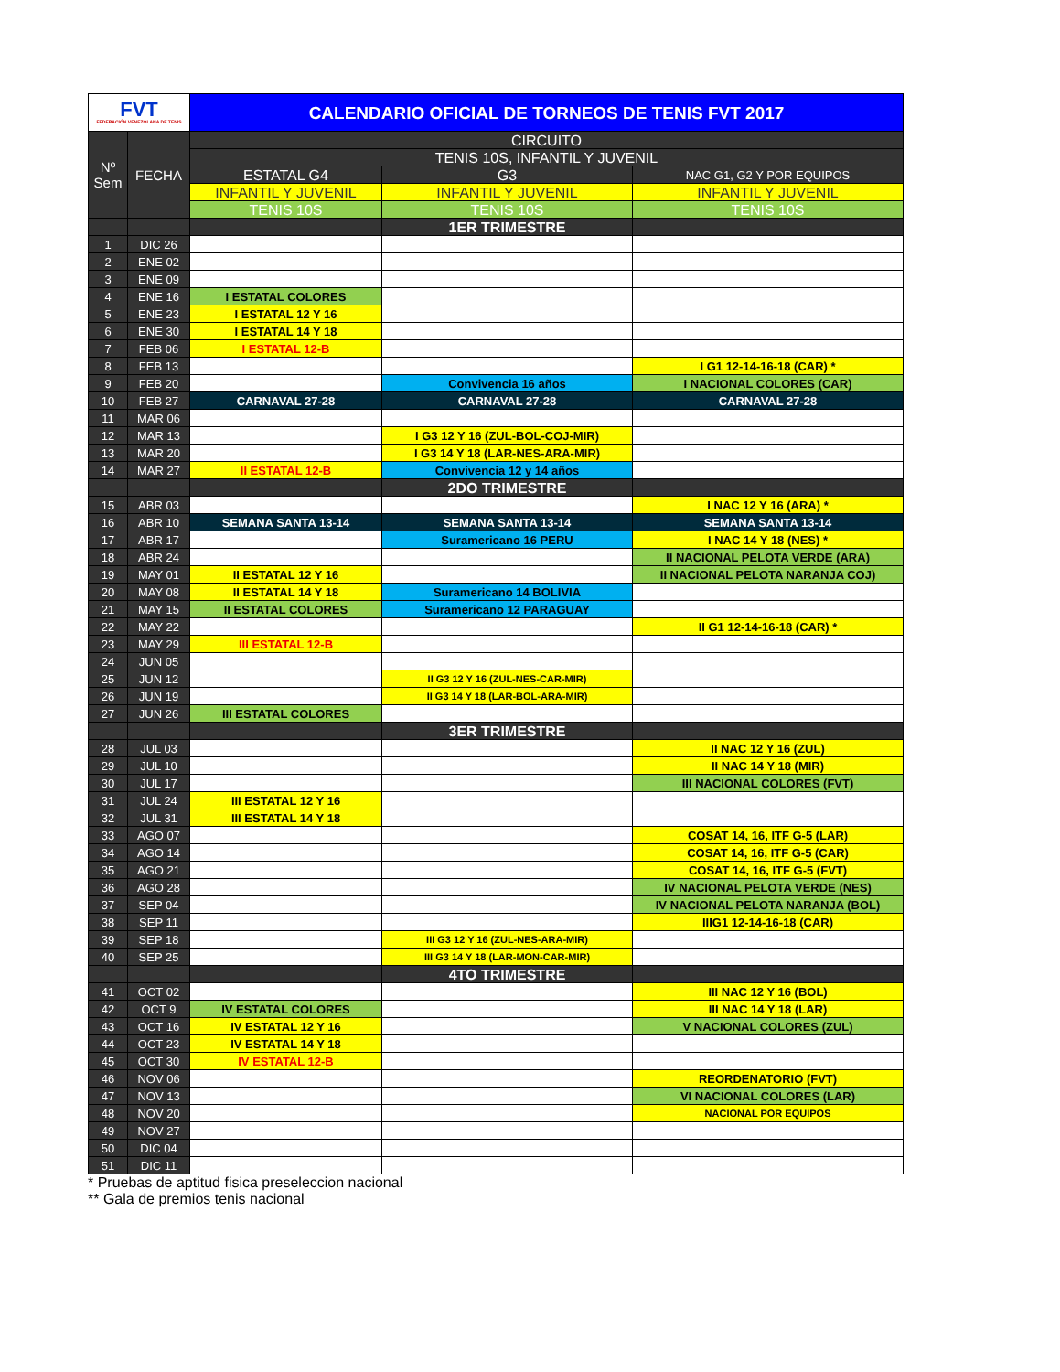| FVT FEDERACIÓN VENEZOLANA DE TENIS | | CALENDARIO OFICIAL DE TORNEOS DE TENIS FVT 2017 | | |
| Nº Sem | FECHA | CIRCUITO | | |
| | | TENIS 10S, INFANTIL Y JUVENIL | | |
| | | ESTATAL G4 | G3 | NAC G1, G2 Y POR EQUIPOS |
| | | INFANTIL Y JUVENIL | INFANTIL Y JUVENIL | INFANTIL Y JUVENIL |
| | | TENIS 10S | TENIS 10S | TENIS 10S |
| | | | 1ER TRIMESTRE | |
| 1 | DIC 26 | | | |
| 2 | ENE 02 | | | |
| 3 | ENE 09 | | | |
| 4 | ENE 16 | I ESTATAL COLORES | | |
| 5 | ENE 23 | I ESTATAL 12 Y 16 | | |
| 6 | ENE 30 | I ESTATAL 14 Y 18 | | |
| 7 | FEB 06 | I ESTATAL 12-B | | |
| 8 | FEB 13 | | | I G1 12-14-16-18 (CAR) * |
| 9 | FEB 20 | | Convivencia 16 años | I NACIONAL COLORES (CAR) |
| 10 | FEB 27 | CARNAVAL 27-28 | CARNAVAL 27-28 | CARNAVAL 27-28 |
| 11 | MAR 06 | | | |
| 12 | MAR 13 | | I G3 12 Y 16 (ZUL-BOL-COJ-MIR) | |
| 13 | MAR 20 | | I G3 14 Y 18 (LAR-NES-ARA-MIR) | |
| 14 | MAR 27 | II ESTATAL 12-B | Convivencia 12 y 14 años | |
| | | | 2DO TRIMESTRE | |
| 15 | ABR 03 | | | I NAC 12 Y 16 (ARA) * |
| 16 | ABR 10 | SEMANA SANTA 13-14 | SEMANA SANTA 13-14 | SEMANA SANTA 13-14 |
| 17 | ABR 17 | | Suramericano 16 PERU | I NAC 14 Y 18 (NES) * |
| 18 | ABR 24 | | | II NACIONAL PELOTA VERDE (ARA) |
| 19 | MAY 01 | II ESTATAL 12 Y 16 | | II NACIONAL PELOTA NARANJA COJ) |
| 20 | MAY 08 | II ESTATAL 14 Y 18 | Suramericano 14 BOLIVIA | |
| 21 | MAY 15 | II ESTATAL COLORES | Suramericano 12 PARAGUAY | |
| 22 | MAY 22 | | | II G1 12-14-16-18 (CAR) * |
| 23 | MAY 29 | III ESTATAL 12-B | | |
| 24 | JUN 05 | | | |
| 25 | JUN 12 | | II G3 12 Y 16 (ZUL-NES-CAR-MIR) | |
| 26 | JUN 19 | | II G3 14 Y 18 (LAR-BOL-ARA-MIR) | |
| 27 | JUN 26 | III ESTATAL COLORES | | |
| | | | 3ER TRIMESTRE | |
| 28 | JUL 03 | | | II NAC 12 Y 16 (ZUL) |
| 29 | JUL 10 | | | II NAC 14 Y 18 (MIR) |
| 30 | JUL 17 | | | III NACIONAL COLORES (FVT) |
| 31 | JUL 24 | III ESTATAL 12 Y 16 | | |
| 32 | JUL 31 | III ESTATAL 14 Y 18 | | |
| 33 | AGO 07 | | | COSAT 14, 16, ITF G-5 (LAR) |
| 34 | AGO 14 | | | COSAT 14, 16, ITF G-5 (CAR) |
| 35 | AGO 21 | | | COSAT 14, 16, ITF G-5 (FVT) |
| 36 | AGO 28 | | | IV NACIONAL PELOTA VERDE (NES) |
| 37 | SEP 04 | | | IV NACIONAL PELOTA NARANJA (BOL) |
| 38 | SEP 11 | | | IIIG1 12-14-16-18 (CAR) |
| 39 | SEP 18 | | III G3 12 Y 16 (ZUL-NES-ARA-MIR) | |
| 40 | SEP 25 | | III G3 14 Y 18 (LAR-MON-CAR-MIR) | |
| | | | 4TO TRIMESTRE | |
| 41 | OCT 02 | | | III NAC 12 Y 16 (BOL) |
| 42 | OCT 9 | IV ESTATAL COLORES | | III NAC 14 Y 18 (LAR) |
| 43 | OCT 16 | IV ESTATAL 12 Y 16 | | V NACIONAL COLORES (ZUL) |
| 44 | OCT 23 | IV ESTATAL 14 Y 18 | | |
| 45 | OCT 30 | IV ESTATAL 12-B | | |
| 46 | NOV 06 | | | REORDENATORIO (FVT) |
| 47 | NOV 13 | | | VI NACIONAL COLORES (LAR) |
| 48 | NOV 20 | | | NACIONAL POR EQUIPOS |
| 49 | NOV 27 | | | |
| 50 | DIC 04 | | | |
| 51 | DIC 11 | | | |
* Pruebas de aptitud fisica preseleccion nacional
** Gala de premios tenis nacional